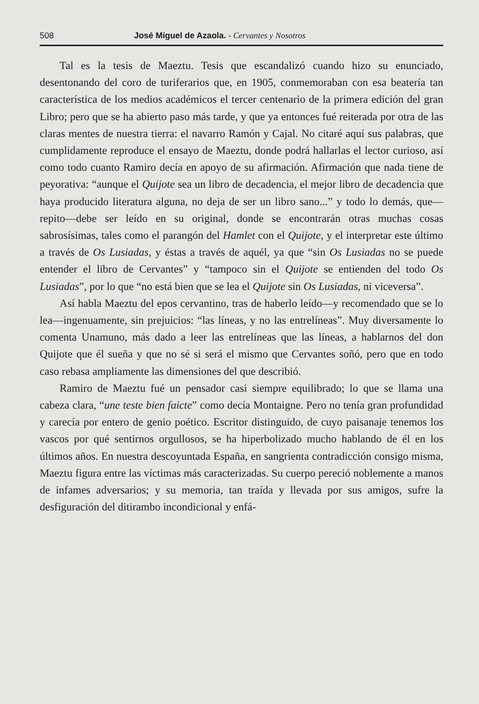508 José Miguel de Azaola. - Cervantes y Nosotros
Tal es la tesis de Maeztu. Tesis que escandalizó cuando hizo su enunciado, desentonando del coro de turiferarios que, en 1905, conmemoraban con esa beatería tan característica de los medios académicos el tercer centenario de la primera edición del gran Libro; pero que se ha abierto paso más tarde, y que ya entonces fué reiterada por otra de las claras mentes de nuestra tierra: el navarro Ramón y Cajal. No citaré aquí sus palabras, que cumplidamente reproduce el ensayo de Maeztu, donde podrá hallarlas el lector curioso, así como todo cuanto Ramiro decía en apoyo de su afirmación. Afirmación que nada tiene de peyorativa: “aunque el Quijote sea un libro de decadencia, el mejor libro de decadencia que haya producido literatura alguna, no deja de ser un libro sano...” y todo lo demás, que—repito—debe ser leído en su original, donde se encontrarán otras muchas cosas sabrosísimas, tales como el parangón del Hamlet con el Quijote, y el interpretar este último a través de Os Lusiadas, y éstas a través de aquél, ya que “sin Os Lusiadas no se puede entender el libro de Cervantes” y “tampoco sin el Quijote se entienden del todo Os Lusiadas”, por lo que “no está bien que se lea el Quijote sin Os Lusiadas, ni viceversa”.
Así habla Maeztu del epos cervantino, tras de haberlo leído—y recomendado que se lo lea—ingenuamente, sin prejuicios: “las líneas, y no las entrelíneas”. Muy diversamente lo comenta Unamuno, más dado a leer las entrelíneas que las líneas, a hablarnos del don Quijote que él sueña y que no sé si será el mismo que Cervantes soñó, pero que en todo caso rebasa ampliamente las dimensiones del que describió.
Ramiro de Maeztu fué un pensador casi siempre equilibrado; lo que se llama una cabeza clara, “une teste bien faicte” como decía Montaigne. Pero no tenía gran profundidad y carecía por entero de genio poético. Escritor distinguido, de cuyo paisanaje tenemos los vascos por qué sentirnos orgullosos, se ha hiperbolizado mucho hablando de él en los últimos años. En nuestra descoyuntada España, en sangrienta contradicción consigo misma, Maeztu figura entre las víctimas más caracterizadas. Su cuerpo pereció noblemente a manos de infames adversarios; y su memoria, tan traída y llevada por sus amigos, sufre la desfiguración del ditirambo incondicional y enfá-